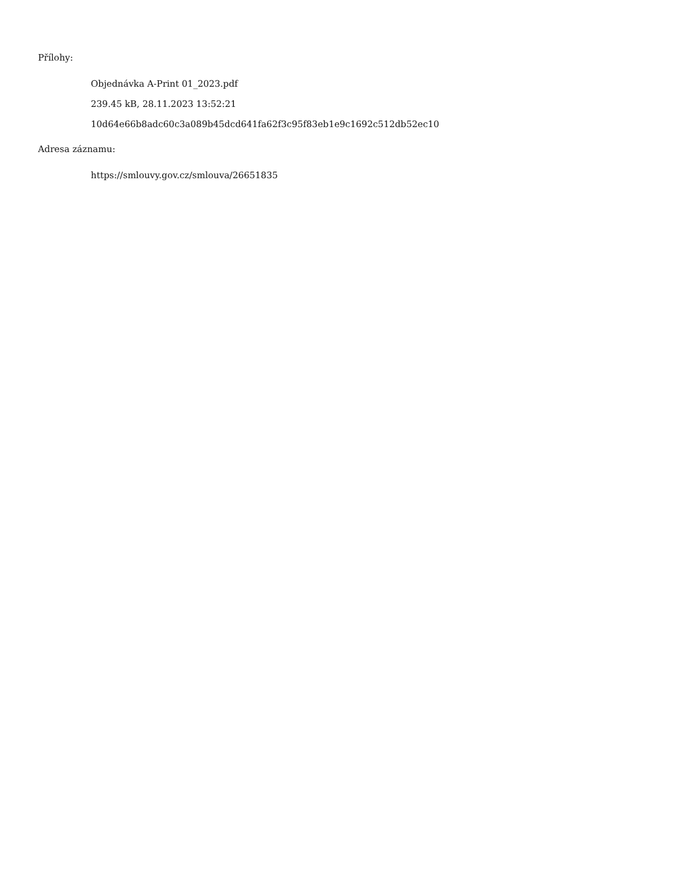Přílohy:
Objednávka A-Print 01_2023.pdf
239.45 kB, 28.11.2023 13:52:21
10d64e66b8adc60c3a089b45dcd641fa62f3c95f83eb1e9c1692c512db52ec10
Adresa záznamu:
https://smlouvy.gov.cz/smlouva/26651835